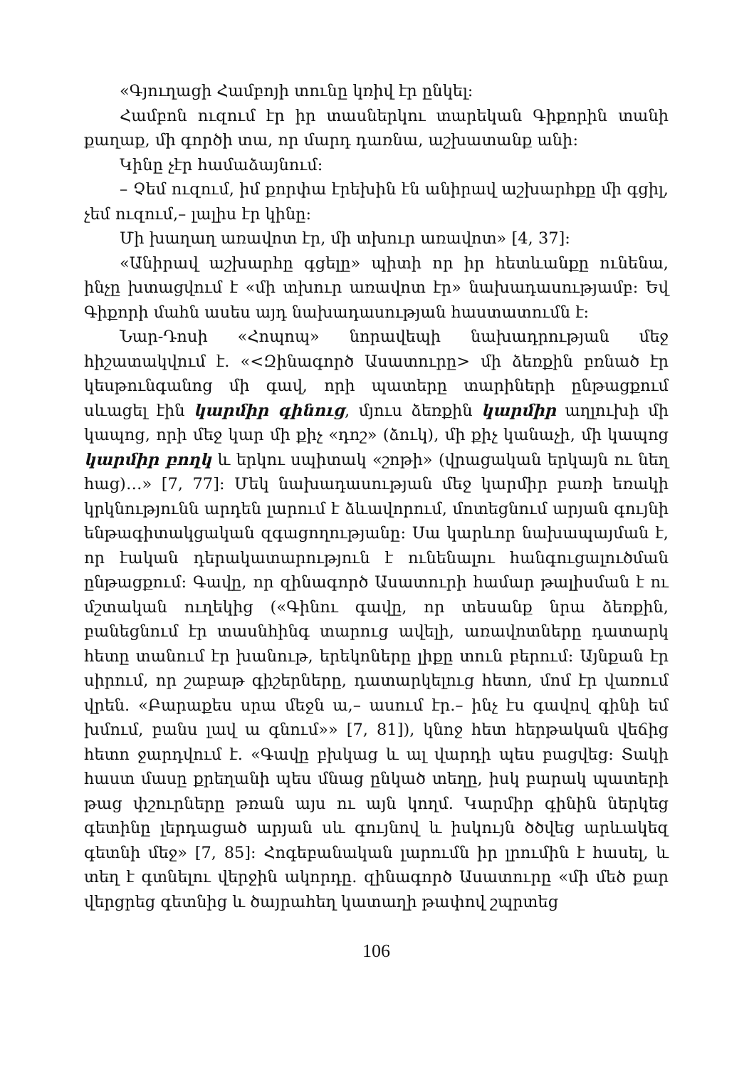«Գյուղացի Համբոյի տունը կռիվ էր ընկել:
Համբոն ուզում էր իր տասներկու տարեկան Գիքորին տանի քաղաք, մի գործի տա, որ մարդ դառնա, աշխատանք անի:
Կինը չէր համաձայնում:
– Չեմ ուզում, իմ քորփա էրեխին էն անիրավ աշխարհքը մի գցիլ, չեմ ուզում,– լալիս էր կինը:
Մի խաղաղ առավոտ էր, մի տխուր առավոտ» [4, 37]:
«Անիրավ աշխարհը գցելը» պիտի որ իր հետևանքը ունենա, ինչը խտացվում է «մի տխուր առավոտ էր» նախադասությամբ: Եվ Գիքորի մահն ասես այդ նախադասության հաստատումն է:
Նար-Դոսի «Հոպոպ» նորավեպի նախադրության մեջ հիշատակվում է. «<Զինագործ Ասատուրը> մի ձեռքին բռնած էր կեսթունգանոց մի գավ, որի պատերը տարիների ընթացքում սևացել էին կարմիր գինուց, մյուս ձեռքին կարմիր աղլուխի մի կապոց, որի մեջ կար մի քիչ «դոշ» (ձուկ), մի քիչ կանաչի, մի կապոց կարմիր բողկ և երկու սպիտակ «շոթի» (վրացական երկայն ու նեղ հաց)…» [7, 77]: Մեկ նախադասության մեջ կարմիր բառի եռակի կրկնությունն արդեն լարում է ձևավորում, մոտեցնում արյան գույնի ենթագիտակցական զգացողությանը: Սա կարևոր նախապայման է, որ էական դերակատարություն է ունենալու հանգուցալուծման ընթացքում: Գավը, որ զինագործ Ասատուրի համար թալիսման է ու մշտական ուղեկից («Գինու գավը, որ տեսանք նրա ձեռքին, բանեցնում էր տասնհինգ տարուց ավելի, առավոտները դատարկ հետը տանում էր խանութ, երեկոները լիքը տուն բերում: Այնքան էր սիրում, որ շաբաթ գիշերները, դատարկելուց հետո, մոմ էր վառում վրեն. «Բարաքես սրա մեջն ա,– ասում էր.– ինչ էս գավով գինի եմ խմում, բանս լավ ա գնում»» [7, 81]), կնոջ հետ հերթական վեճից հետո ջարդվում է. «Գավը բխկաց և ալ վարդի պես բացվեց: Տակի հաստ մասը քրեղանի պես մնաց ընկած տեղը, իսկ բարակ պատերի թաց փշուրները թռան այս ու այն կողմ. Կարմիր գինին ներկեց գետինը լերդացած արյան սև գույնով և իսկույն ծծվեց արևակեզ գետնի մեջ» [7, 85]: Հոգեբանական լարումն իր լրումին է հասել, և տեղ է գտնելու վերջին ակորդը. զինագործ Ասատուրը «մի մեծ քար վերցրեց գետնից և ծայրահեղ կատաղի թափով շպրտեց
106